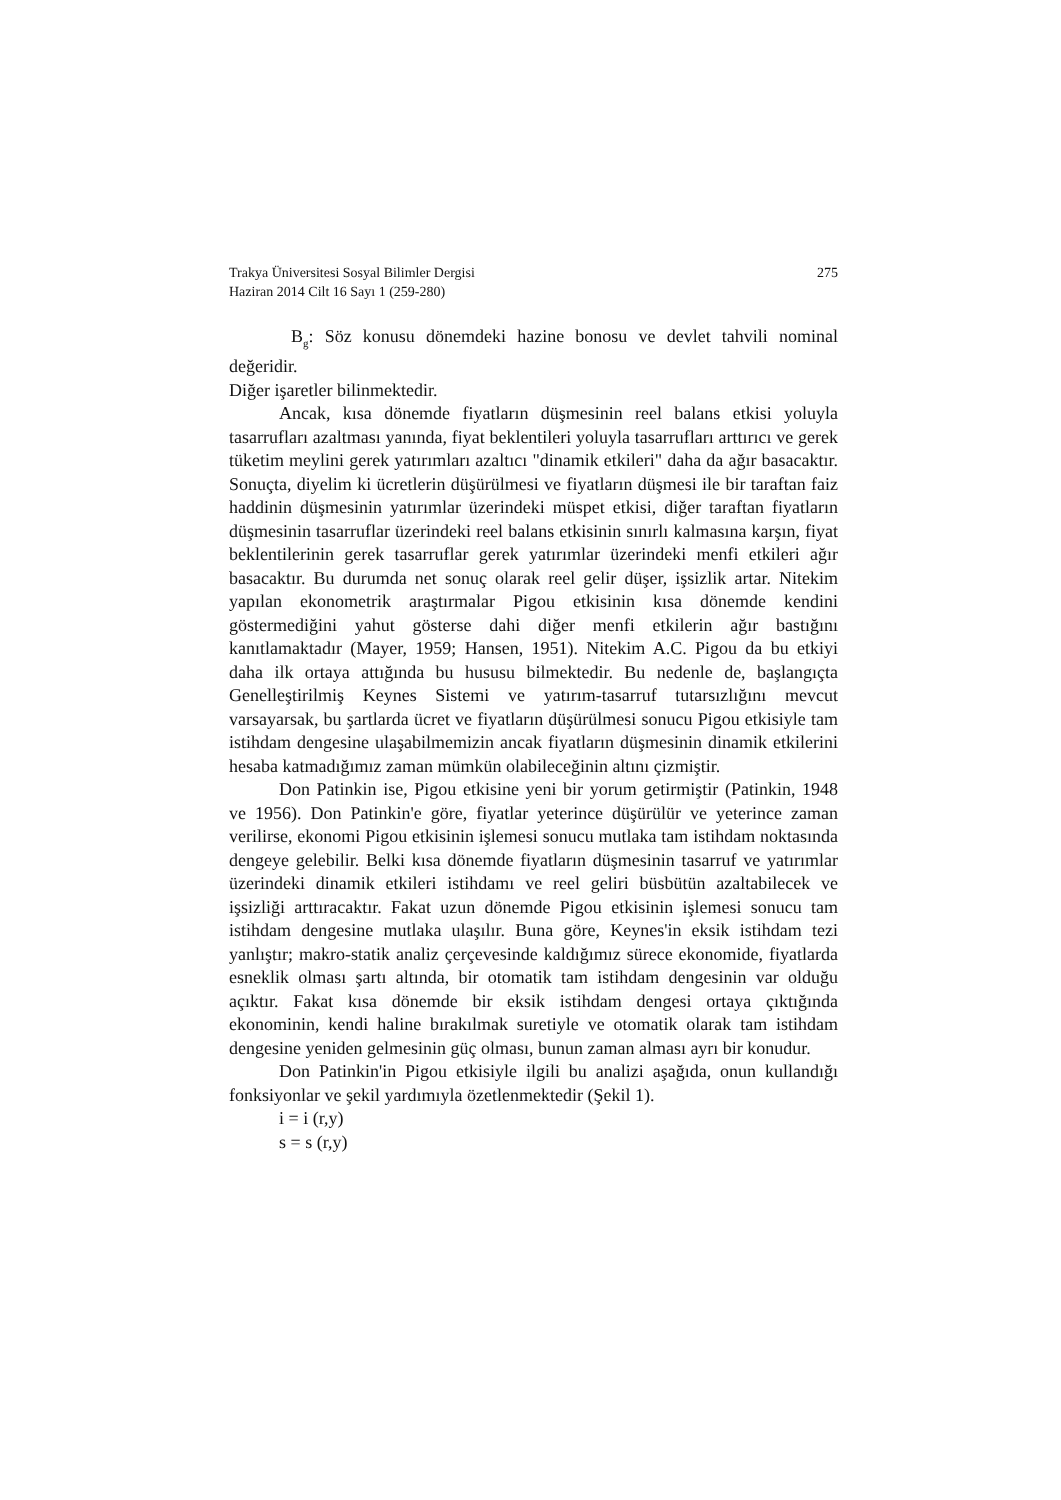Trakya Üniversitesi Sosyal Bilimler Dergisi
Haziran 2014 Cilt 16 Sayı 1 (259-280)
275
B<sub>g</sub>: Söz konusu dönemdeki hazine bonosu ve devlet tahvili nominal değeridir.
Diğer işaretler bilinmektedir.
Ancak, kısa dönemde fiyatların düşmesinin reel balans etkisi yoluyla tasarrufları azaltması yanında, fiyat beklentileri yoluyla tasarrufları arttırıcı ve gerek tüketim meylini gerek yatırımları azaltıcı "dinamik etkileri" daha da ağır basacaktır. Sonuçta, diyelim ki ücretlerin düşürülmesi ve fiyatların düşmesi ile bir taraftan faiz haddinin düşmesinin yatırımlar üzerindeki müspet etkisi, diğer taraftan fiyatların düşmesinin tasarruflar üzerindeki reel balans etkisinin sınırlı kalmasına karşın, fiyat beklentilerinin gerek tasarruflar gerek yatırımlar üzerindeki menfi etkileri ağır basacaktır. Bu durumda net sonuç olarak reel gelir düşer, işsizlik artar. Nitekim yapılan ekonometrik araştırmalar Pigou etkisinin kısa dönemde kendini göstermediğini yahut gösterse dahi diğer menfi etkilerin ağır bastığını kanıtlamaktadır (Mayer, 1959; Hansen, 1951). Nitekim A.C. Pigou da bu etkiyi daha ilk ortaya attığında bu hususu bilmektedir. Bu nedenle de, başlangıçta Genelleştirilmiş Keynes Sistemi ve yatırım-tasarruf tutarsızlığını mevcut varsayarsak, bu şartlarda ücret ve fiyatların düşürülmesi sonucu Pigou etkisiyle tam istihdam dengesine ulaşabilmemizin ancak fiyatların düşmesinin dinamik etkilerini hesaba katmadığımız zaman mümkün olabileceğinin altını çizmiştir.
Don Patinkin ise, Pigou etkisine yeni bir yorum getirmiştir (Patinkin, 1948 ve 1956). Don Patinkin'e göre, fiyatlar yeterince düşürülür ve yeterince zaman verilirse, ekonomi Pigou etkisinin işlemesi sonucu mutlaka tam istihdam noktasında dengeye gelebilir. Belki kısa dönemde fiyatların düşmesinin tasarruf ve yatırımlar üzerindeki dinamik etkileri istihdamı ve reel geliri büsbütün azaltabilecek ve işsizliği arttıracaktır. Fakat uzun dönemde Pigou etkisinin işlemesi sonucu tam istihdam dengesine mutlaka ulaşılır. Buna göre, Keynes'in eksik istihdam tezi yanlıştır; makro-statik analiz çerçevesinde kaldığımız sürece ekonomide, fiyatlarda esneklik olması şartı altında, bir otomatik tam istihdam dengesinin var olduğu açıktır. Fakat kısa dönemde bir eksik istihdam dengesi ortaya çıktığında ekonominin, kendi haline bırakılmak suretiyle ve otomatik olarak tam istihdam dengesine yeniden gelmesinin güç olması, bunun zaman alması ayrı bir konudur.
Don Patinkin'in Pigou etkisiyle ilgili bu analizi aşağıda, onun kullandığı fonksiyonlar ve şekil yardımıyla özetlenmektedir (Şekil 1).
i = i (r,y)
s = s (r,y)